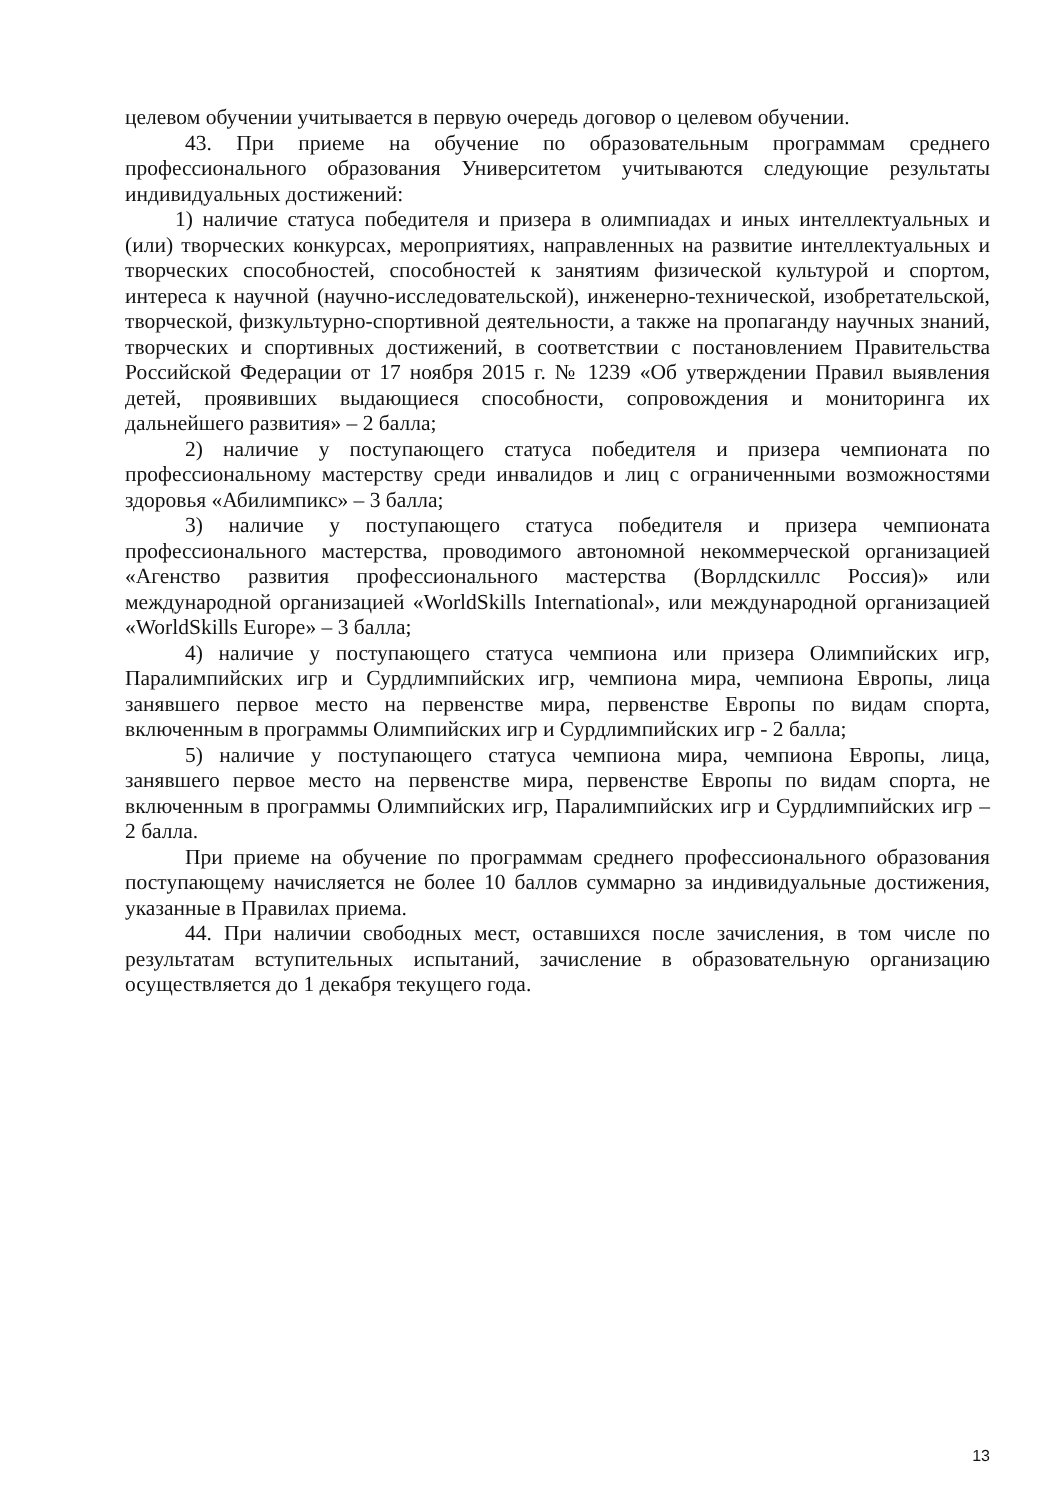целевом обучении учитывается в первую очередь договор о целевом обучении.
43. При приеме на обучение по образовательным программам среднего профессионального образования Университетом учитываются следующие результаты индивидуальных достижений:
1) наличие статуса победителя и призера в олимпиадах и иных интеллектуальных и (или) творческих конкурсах, мероприятиях, направленных на развитие интеллектуальных и творческих способностей, способностей к занятиям физической культурой и спортом, интереса к научной (научно-исследовательской), инженерно-технической, изобретательской, творческой, физкультурно-спортивной деятельности, а также на пропаганду научных знаний, творческих и спортивных достижений, в соответствии с постановлением Правительства Российской Федерации от 17 ноября 2015 г. № 1239 «Об утверждении Правил выявления детей, проявивших выдающиеся способности, сопровождения и мониторинга их дальнейшего развития» – 2 балла;
2) наличие у поступающего статуса победителя и призера чемпионата по профессиональному мастерству среди инвалидов и лиц с ограниченными возможностями здоровья «Абилимпикс» – 3 балла;
3) наличие у поступающего статуса победителя и призера чемпионата профессионального мастерства, проводимого автономной некоммерческой организацией «Агенство развития профессионального мастерства (Ворлдскиллс Россия)» или международной организацией «WorldSkills International», или международной организацией «WorldSkills Europe» – 3 балла;
4) наличие у поступающего статуса чемпиона или призера Олимпийских игр, Паралимпийских игр и Сурдлимпийских игр, чемпиона мира, чемпиона Европы, лица занявшего первое место на первенстве мира, первенстве Европы по видам спорта, включенным в программы Олимпийских игр и Сурдлимпийских игр - 2 балла;
5) наличие у поступающего статуса чемпиона мира, чемпиона Европы, лица, занявшего первое место на первенстве мира, первенстве Европы по видам спорта, не включенным в программы Олимпийских игр, Паралимпийских игр и Сурдлимпийских игр – 2 балла.
При приеме на обучение по программам среднего профессионального образования поступающему начисляется не более 10 баллов суммарно за индивидуальные достижения, указанные в Правилах приема.
44. При наличии свободных мест, оставшихся после зачисления, в том числе по результатам вступительных испытаний, зачисление в образовательную организацию осуществляется до 1 декабря текущего года.
13